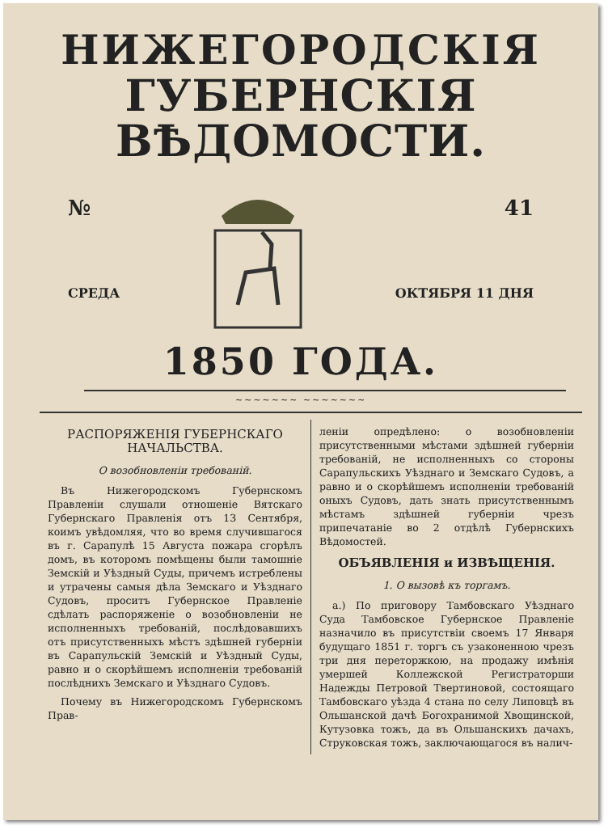НИЖЕГОРОДСКІЯ
ГУБЕРНСКІЯ ВѢДОМОСТИ.
№
СРЕДА
41
ОКТЯБРЯ 11 ДНЯ
1850 ГОДА.
~~~~~~~ ~~~~~~~
РАСПОРЯЖЕНІЯ ГУБЕРНСКАГО НАЧАЛЬСТВА.
О возобновленіи требованій.
Въ Нижегородскомъ Губернскомъ Правленіи слушали отношеніе Вятскаго Губернскаго Правленія отъ 13 Сентября, коимъ увѣдомляя, что во время случившагося въ г. Сарапулѣ 15 Августа пожара сгорѣлъ домъ, въ которомъ помѣщены были тамошніе Земскій и Уѣздный Суды, причемъ истреблены и утрачены самыя дѣла Земскаго и Уѣзднаго Судовъ, проситъ Губернское Правленіе сдѣлать распоряженіе о возобновленіи не исполненныхъ требованій, послѣдовавшихъ отъ присутственныхъ мѣстъ здѣшней губерніи въ Сарапульскій Земскій и Уѣздный Суды, равно и о скорѣйшемъ исполненіи требованій послѣднихъ Земскаго и Уѣзднаго Судовъ.
Почему въ Нижегородскомъ Губернскомъ Прав-
леніи опредѣлено: о возобновленіи присутственными мѣстами здѣшней губерніи требованій, не исполненныхъ со стороны Сарапульскихъ Уѣзднаго и Земскаго Судовъ, а равно и о скорѣйшемъ исполненіи требованій оныхъ Судовъ, дать знать присутственнымъ мѣстамъ здѣшней губерніи чрезъ припечатаніе во 2 отдѣлѣ Губернскихъ Вѣдомостей.
ОБЪЯВЛЕНІЯ и ИЗВѢЩЕНІЯ.
1. О вызовѣ къ торгамъ.
а.) По приговору Тамбовскаго Уѣзднаго Суда Тамбовское Губернское Правленіе назначило въ присутствіи своемъ 17 Января будущаго 1851 г. торгъ съ узаконенною чрезъ три дня переторжкою, на продажу имѣнія умершей Коллежской Регистраторши Надежды Петровой Твертиновой, состоящаго Тамбовскаго уѣзда 4 стана по селу Липовцѣ въ Ольшанской дачѣ Богохранимой Хвощинской, Кутузовка тожъ, да въ Ольшанскихъ дачахъ, Струковская тожъ, заключающагося въ налич-